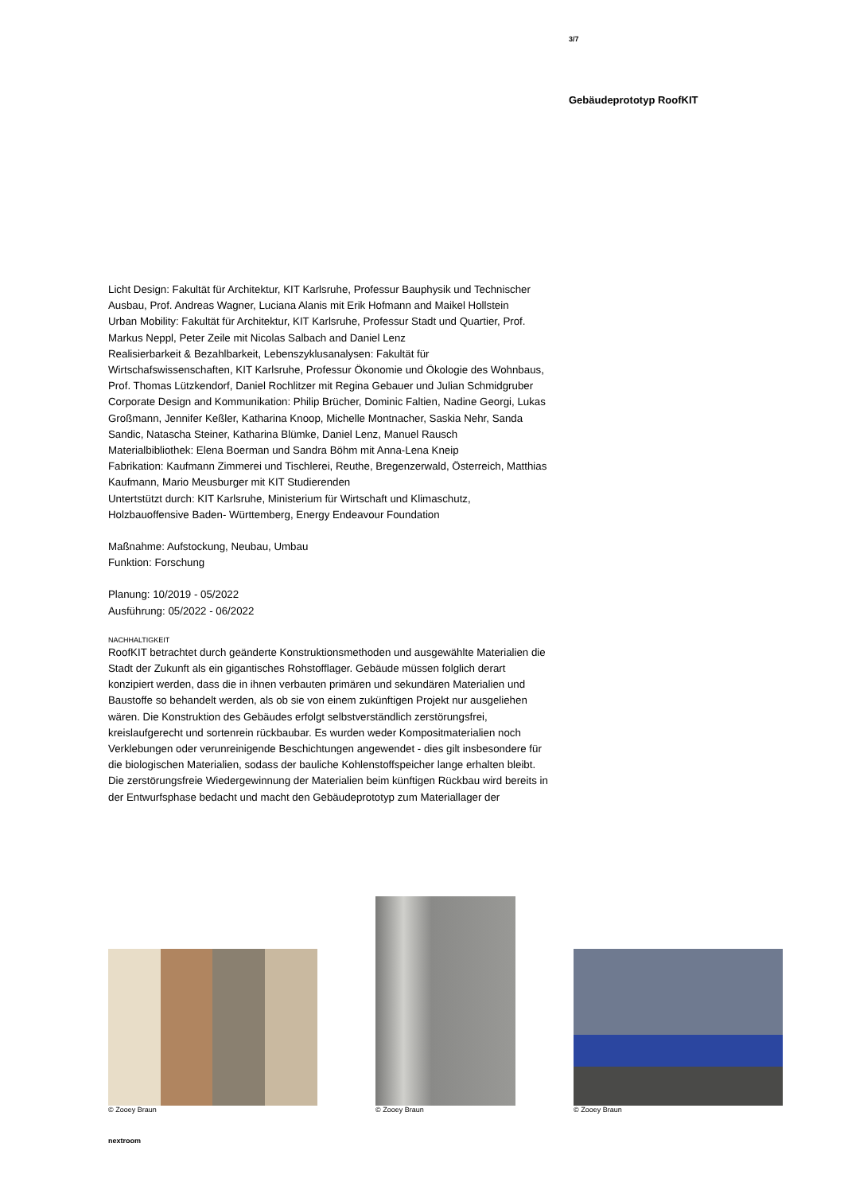3/7
Gebäudeprototyp RoofKIT
Licht Design: Fakultät für Architektur, KIT Karlsruhe, Professur Bauphysik und Technischer Ausbau, Prof. Andreas Wagner, Luciana Alanis mit Erik Hofmann and Maikel Hollstein
Urban Mobility: Fakultät für Architektur, KIT Karlsruhe, Professur Stadt und Quartier, Prof. Markus Neppl, Peter Zeile mit Nicolas Salbach and Daniel Lenz
Realisierbarkeit & Bezahlbarkeit, Lebenszyklusanalysen: Fakultät für Wirtschafswissenschaften, KIT Karlsruhe, Professur Ökonomie und Ökologie des Wohnbaus, Prof. Thomas Lützkendorf, Daniel Rochlitzer mit Regina Gebauer und Julian Schmidgruber
Corporate Design and Kommunikation: Philip Brücher, Dominic Faltien, Nadine Georgi, Lukas Großmann, Jennifer Keßler, Katharina Knoop, Michelle Montnacher, Saskia Nehr, Sanda Sandic, Natascha Steiner, Katharina Blümke, Daniel Lenz, Manuel Rausch
Materialbibliothek: Elena Boerman und Sandra Böhm mit Anna-Lena Kneip
Fabrikation: Kaufmann Zimmerei und Tischlerei, Reuthe, Bregenzerwald, Österreich, Matthias Kaufmann, Mario Meusburger mit KIT Studierenden
Untertstützt durch: KIT Karlsruhe, Ministerium für Wirtschaft und Klimaschutz, Holzbauoffensive Baden- Württemberg, Energy Endeavour Foundation
Maßnahme: Aufstockung, Neubau, Umbau
Funktion: Forschung
Planung: 10/2019 - 05/2022
Ausführung: 05/2022 - 06/2022
NACHHALTIGKEIT
RoofKIT betrachtet durch geänderte Konstruktionsmethoden und ausgewählte Materialien die Stadt der Zukunft als ein gigantisches Rohstofflager. Gebäude müssen folglich derart konzipiert werden, dass die in ihnen verbauten primären und sekundären Materialien und Baustoffe so behandelt werden, als ob sie von einem zukünftigen Projekt nur ausgeliehen wären. Die Konstruktion des Gebäudes erfolgt selbstverständlich zerstörungsfrei, kreislaufgerecht und sortenrein rückbaubar. Es wurden weder Kompositmaterialien noch Verklebungen oder verunreinigende Beschichtungen angewendet - dies gilt insbesondere für die biologischen Materialien, sodass der bauliche Kohlenstoffspeicher lange erhalten bleibt. Die zerstörungsfreie Wiedergewinnung der Materialien beim künftigen Rückbau wird bereits in der Entwurfsphase bedacht und macht den Gebäudeprototyp zum Materiallager der
© Zooey Braun
© Zooey Braun
© Zooey Braun
nextroom